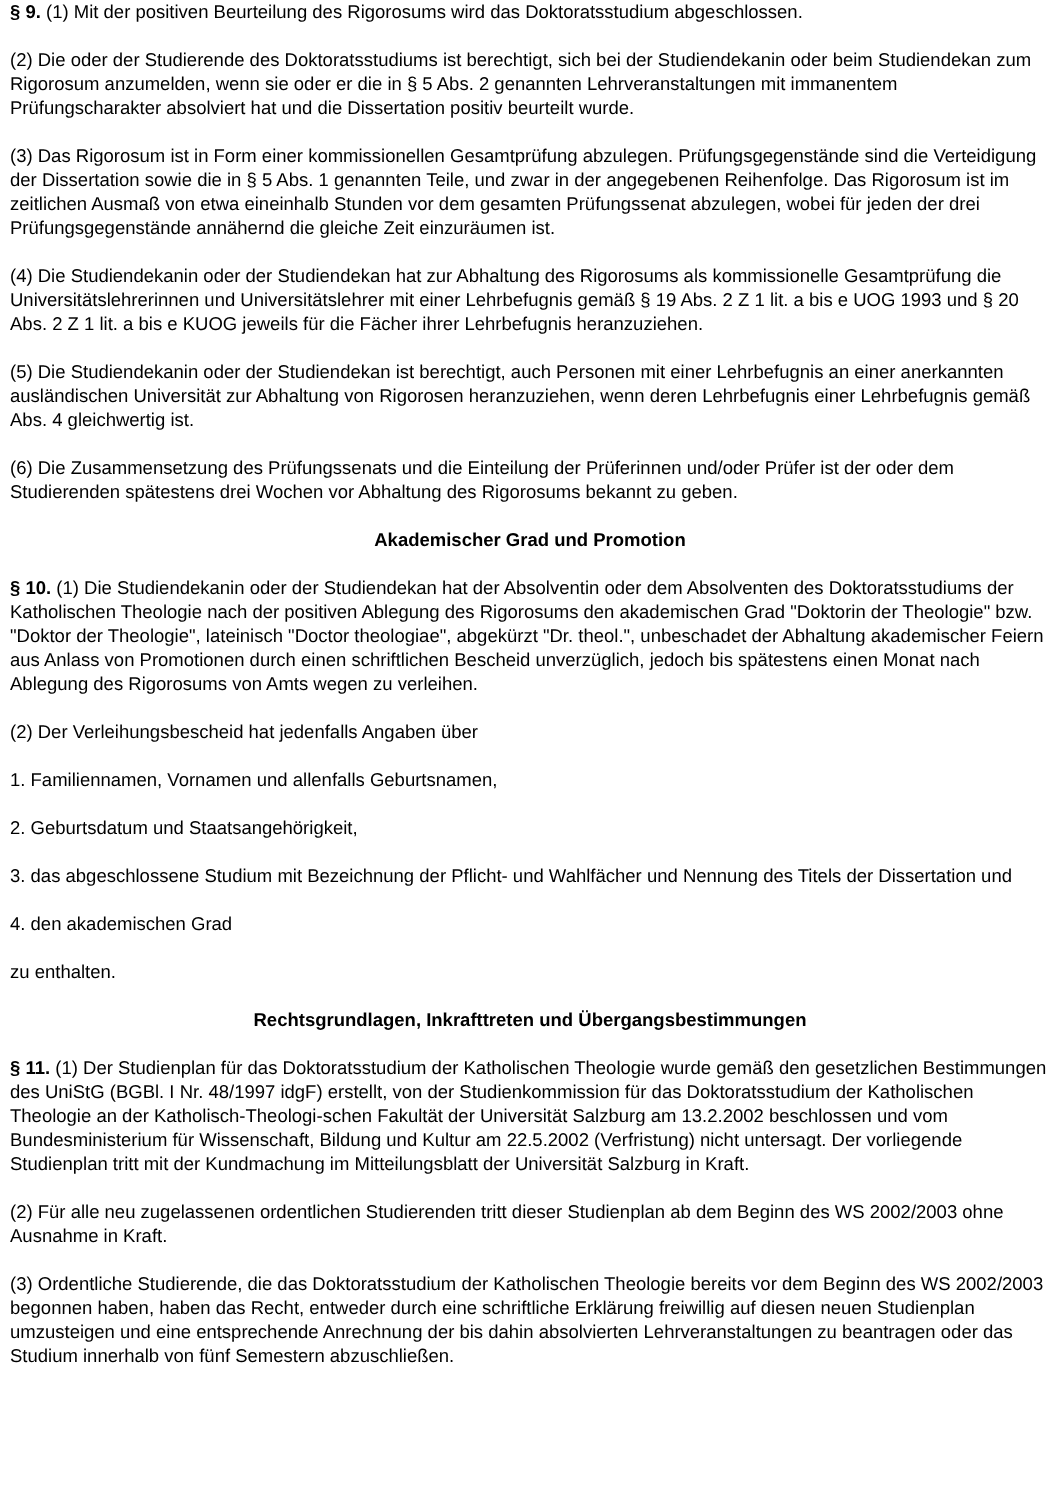§ 9. (1) Mit der positiven Beurteilung des Rigorosums wird das Doktoratsstudium abgeschlossen.
(2) Die oder der Studierende des Doktoratsstudiums ist berechtigt, sich bei der Studiendekanin oder beim Studiendekan zum Rigorosum anzumelden, wenn sie oder er die in § 5 Abs. 2 genannten Lehrveranstaltungen mit immanentem Prüfungscharakter absolviert hat und die Dissertation positiv beurteilt wurde.
(3) Das Rigorosum ist in Form einer kommissionellen Gesamtprüfung abzulegen. Prüfungsgegenstände sind die Verteidigung der Dissertation sowie die in § 5 Abs. 1 genannten Teile, und zwar in der angegebenen Reihenfolge. Das Rigorosum ist im zeitlichen Ausmaß von etwa eineinhalb Stunden vor dem gesamten Prüfungssenat abzulegen, wobei für jeden der drei Prüfungsgegenstände annähernd die gleiche Zeit einzuräumen ist.
(4) Die Studiendekanin oder der Studiendekan hat zur Abhaltung des Rigorosums als kommissionelle Gesamtprüfung die Universitätslehrerinnen und Universitätslehrer mit einer Lehrbefugnis gemäß § 19 Abs. 2 Z 1 lit. a bis e UOG 1993 und § 20 Abs. 2 Z 1 lit. a bis e KUOG jeweils für die Fächer ihrer Lehrbefugnis heranzuziehen.
(5) Die Studiendekanin oder der Studiendekan ist berechtigt, auch Personen mit einer Lehrbefugnis an einer anerkannten ausländischen Universität zur Abhaltung von Rigorosen heranzuziehen, wenn deren Lehrbefugnis einer Lehrbefugnis gemäß Abs. 4 gleichwertig ist.
(6) Die Zusammensetzung des Prüfungssenats und die Einteilung der Prüferinnen und/oder Prüfer ist der oder dem Studierenden spätestens drei Wochen vor Abhaltung des Rigorosums bekannt zu geben.
Akademischer Grad und Promotion
§ 10. (1) Die Studiendekanin oder der Studiendekan hat der Absolventin oder dem Absolventen des Doktoratsstudiums der Katholischen Theologie nach der positiven Ablegung des Rigorosums den akademischen Grad "Doktorin der Theologie" bzw. "Doktor der Theologie", lateinisch "Doctor theologiae", abgekürzt "Dr. theol.", unbeschadet der Abhaltung akademischer Feiern aus Anlass von Promotionen durch einen schriftlichen Bescheid unverzüglich, jedoch bis spätestens einen Monat nach Ablegung des Rigorosums von Amts wegen zu verleihen.
(2) Der Verleihungsbescheid hat jedenfalls Angaben über
1. Familiennamen, Vornamen und allenfalls Geburtsnamen,
2. Geburtsdatum und Staatsangehörigkeit,
3. das abgeschlossene Studium mit Bezeichnung der Pflicht- und Wahlfächer und Nennung des Titels der Dissertation und
4. den akademischen Grad
zu enthalten.
Rechtsgrundlagen, Inkrafttreten und Übergangsbestimmungen
§ 11. (1) Der Studienplan für das Doktoratsstudium der Katholischen Theologie wurde gemäß den gesetzlichen Bestimmungen des UniStG (BGBl. I Nr. 48/1997 idgF) erstellt, von der Studienkommission für das Doktoratsstudium der Katholischen Theologie an der Katholisch-Theologi-schen Fakultät der Universität Salzburg am 13.2.2002 beschlossen und vom Bundesministerium für Wissenschaft, Bildung und Kultur am 22.5.2002 (Verfristung) nicht untersagt. Der vorliegende Studienplan tritt mit der Kundmachung im Mitteilungsblatt der Universität Salzburg in Kraft.
(2) Für alle neu zugelassenen ordentlichen Studierenden tritt dieser Studienplan ab dem Beginn des WS 2002/2003 ohne Ausnahme in Kraft.
(3) Ordentliche Studierende, die das Doktoratsstudium der Katholischen Theologie bereits vor dem Beginn des WS 2002/2003 begonnen haben, haben das Recht, entweder durch eine schriftliche Erklärung freiwillig auf diesen neuen Studienplan umzusteigen und eine entsprechende Anrechnung der bis dahin absolvierten Lehrveranstaltungen zu beantragen oder das Studium innerhalb von fünf Semestern abzuschließen.